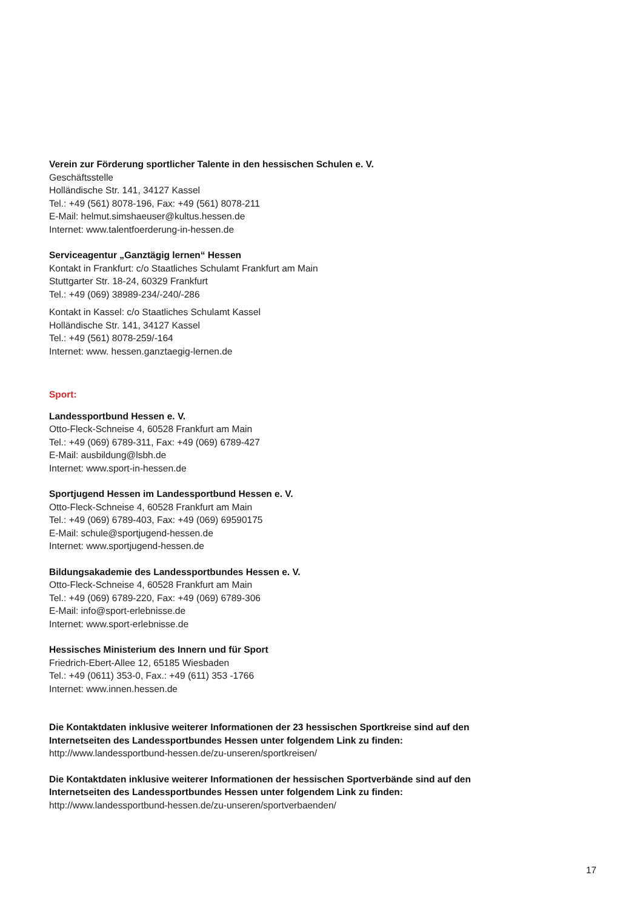Verein zur Förderung sportlicher Talente in den hessischen Schulen e. V.
Geschäftsstelle
Holländische Str. 141, 34127 Kassel
Tel.: +49 (561) 8078-196, Fax: +49 (561) 8078-211
E-Mail: helmut.simshaeuser@kultus.hessen.de
Internet: www.talentfoerderung-in-hessen.de
Serviceagentur „Ganztägig lernen“ Hessen
Kontakt in Frankfurt: c/o Staatliches Schulamt Frankfurt am Main
Stuttgarter Str. 18-24, 60329 Frankfurt
Tel.: +49 (069) 38989-234/-240/-286
Kontakt in Kassel: c/o Staatliches Schulamt Kassel
Holländische Str. 141, 34127 Kassel
Tel.: +49 (561) 8078-259/-164
Internet: www. hessen.ganztaegig-lernen.de
Sport:
Landessportbund Hessen e. V.
Otto-Fleck-Schneise 4, 60528 Frankfurt am Main
Tel.: +49 (069) 6789-311, Fax: +49 (069) 6789-427
E-Mail: ausbildung@lsbh.de
Internet: www.sport-in-hessen.de
Sportjugend Hessen im Landessportbund Hessen e. V.
Otto-Fleck-Schneise 4, 60528 Frankfurt am Main
Tel.: +49 (069) 6789-403, Fax: +49 (069) 69590175
E-Mail: schule@sportjugend-hessen.de
Internet: www.sportjugend-hessen.de
Bildungsakademie des Landessportbundes Hessen e. V.
Otto-Fleck-Schneise 4, 60528 Frankfurt am Main
Tel.: +49 (069) 6789-220, Fax: +49 (069) 6789-306
E-Mail: info@sport-erlebnisse.de
Internet: www.sport-erlebnisse.de
Hessisches Ministerium des Innern und für Sport
Friedrich-Ebert-Allee 12, 65185 Wiesbaden
Tel.: +49 (0611) 353-0, Fax.: +49 (611) 353 -1766
Internet: www.innen.hessen.de
Die Kontaktdaten inklusive weiterer Informationen der 23 hessischen Sportkreise sind auf den Internetseiten des Landessportbundes Hessen unter folgendem Link zu finden:
http://www.landessportbund-hessen.de/zu-unseren/sportkreisen/
Die Kontaktdaten inklusive weiterer Informationen der hessischen Sportverbände sind auf den Internetseiten des Landessportbundes Hessen unter folgendem Link zu finden:
http://www.landessportbund-hessen.de/zu-unseren/sportverbaenden/
17